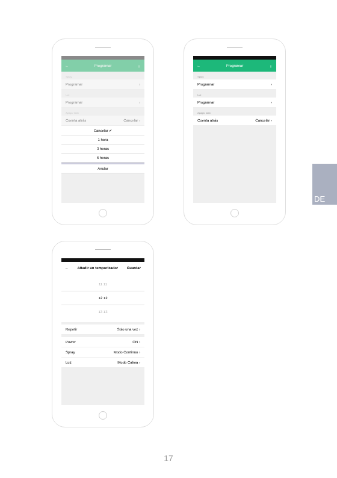← Programar ⋮
Spray
Programar ›
Luz
Programar ›
Apagar todo
Cuenta atrás Cancelar ›
Cancelar ✔
1 hora
3 horas
6 horas
Anular
← Programar ⋮
Spray
Programar ›
Luz
Programar ›
Apagar todo
Cuenta atrás Cancelar ›
DE
← Añadir un temporizador Guardar
11 11
12 12
13 13
Repetir Solo una vez ›
Power ON ›
Spray Modo Continuo ›
Luz Modo Calma ›
17